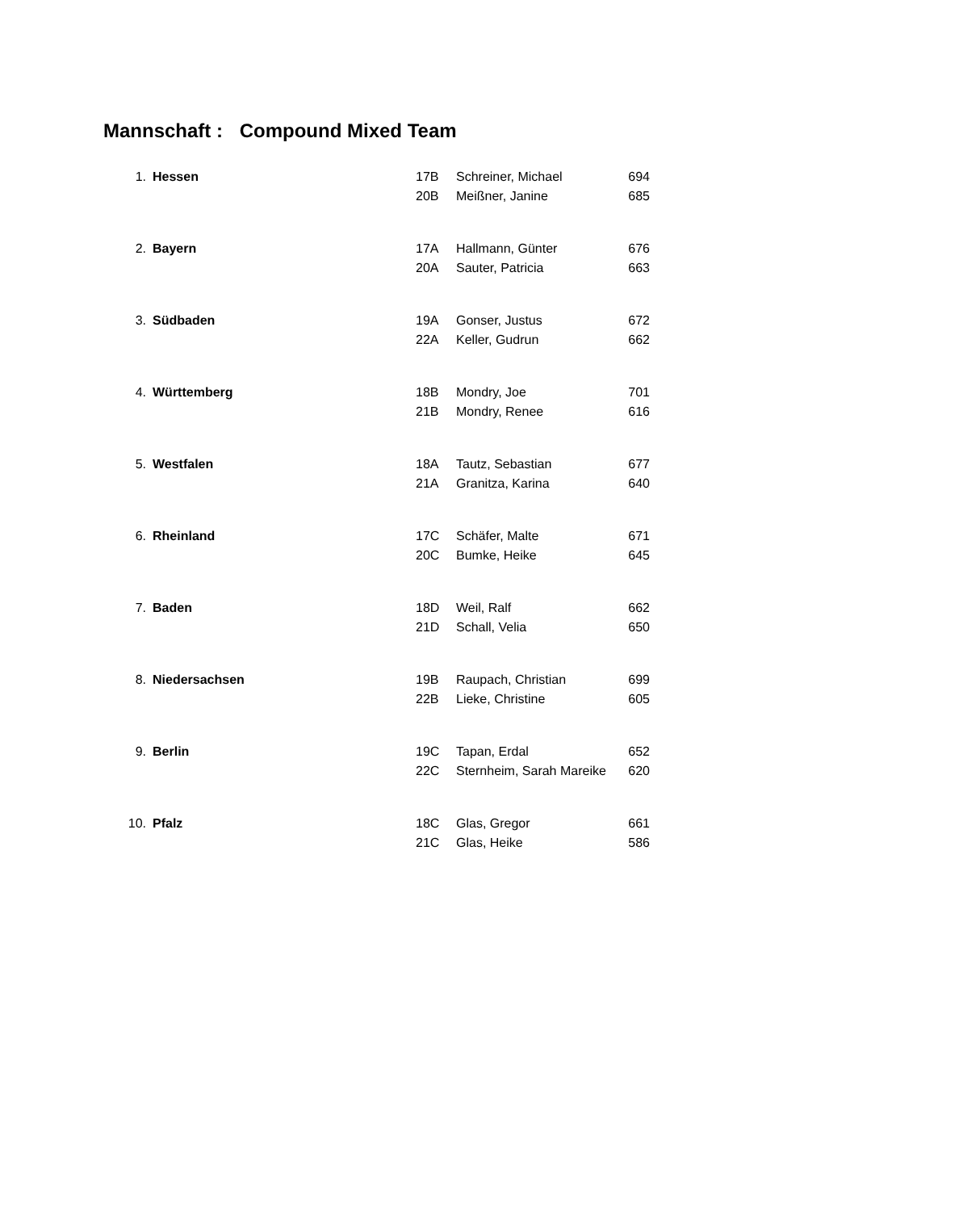Mannschaft : Compound Mixed Team
| 1. | Hessen | 17B | Schreiner, Michael | 694 |
| | | 20B | Meißner, Janine | 685 |
| 2. | Bayern | 17A | Hallmann, Günter | 676 |
| | | 20A | Sauter, Patricia | 663 |
| 3. | Südbaden | 19A | Gonser, Justus | 672 |
| | | 22A | Keller, Gudrun | 662 |
| 4. | Württemberg | 18B | Mondry, Joe | 701 |
| | | 21B | Mondry, Renee | 616 |
| 5. | Westfalen | 18A | Tautz, Sebastian | 677 |
| | | 21A | Granitza, Karina | 640 |
| 6. | Rheinland | 17C | Schäfer, Malte | 671 |
| | | 20C | Bumke, Heike | 645 |
| 7. | Baden | 18D | Weil, Ralf | 662 |
| | | 21D | Schall, Velia | 650 |
| 8. | Niedersachsen | 19B | Raupach, Christian | 699 |
| | | 22B | Lieke, Christine | 605 |
| 9. | Berlin | 19C | Tapan, Erdal | 652 |
| | | 22C | Sternheim, Sarah Mareike | 620 |
| 10. | Pfalz | 18C | Glas, Gregor | 661 |
| | | 21C | Glas, Heike | 586 |